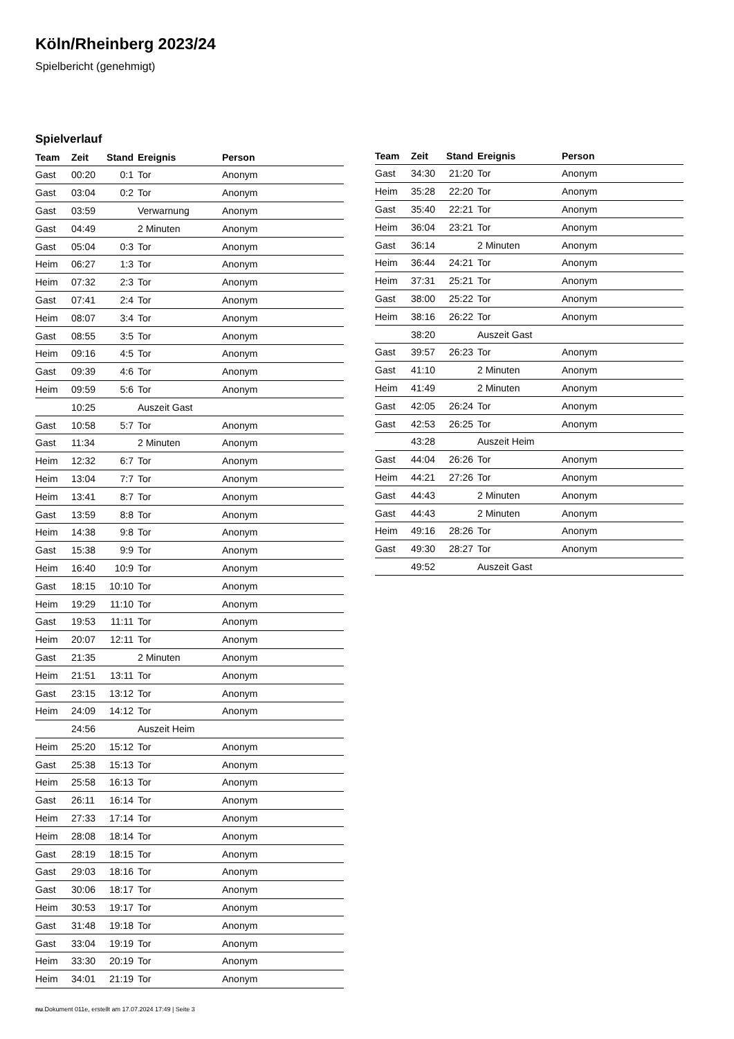Köln/Rheinberg 2023/24
Spielbericht (genehmigt)
Spielverlauf
| Team | Zeit | Stand | Ereignis | Person |
| --- | --- | --- | --- | --- |
| Gast | 00:20 | 0:1 | Tor | Anonym |
| Gast | 03:04 | 0:2 | Tor | Anonym |
| Gast | 03:59 | | Verwarnung | Anonym |
| Gast | 04:49 | | 2 Minuten | Anonym |
| Gast | 05:04 | 0:3 | Tor | Anonym |
| Heim | 06:27 | 1:3 | Tor | Anonym |
| Heim | 07:32 | 2:3 | Tor | Anonym |
| Gast | 07:41 | 2:4 | Tor | Anonym |
| Heim | 08:07 | 3:4 | Tor | Anonym |
| Gast | 08:55 | 3:5 | Tor | Anonym |
| Heim | 09:16 | 4:5 | Tor | Anonym |
| Gast | 09:39 | 4:6 | Tor | Anonym |
| Heim | 09:59 | 5:6 | Tor | Anonym |
| | 10:25 | | Auszeit Gast | |
| Gast | 10:58 | 5:7 | Tor | Anonym |
| Gast | 11:34 | | 2 Minuten | Anonym |
| Heim | 12:32 | 6:7 | Tor | Anonym |
| Heim | 13:04 | 7:7 | Tor | Anonym |
| Heim | 13:41 | 8:7 | Tor | Anonym |
| Gast | 13:59 | 8:8 | Tor | Anonym |
| Heim | 14:38 | 9:8 | Tor | Anonym |
| Gast | 15:38 | 9:9 | Tor | Anonym |
| Heim | 16:40 | 10:9 | Tor | Anonym |
| Gast | 18:15 | 10:10 | Tor | Anonym |
| Heim | 19:29 | 11:10 | Tor | Anonym |
| Gast | 19:53 | 11:11 | Tor | Anonym |
| Heim | 20:07 | 12:11 | Tor | Anonym |
| Gast | 21:35 | | 2 Minuten | Anonym |
| Heim | 21:51 | 13:11 | Tor | Anonym |
| Gast | 23:15 | 13:12 | Tor | Anonym |
| Heim | 24:09 | 14:12 | Tor | Anonym |
| | 24:56 | | Auszeit Heim | |
| Heim | 25:20 | 15:12 | Tor | Anonym |
| Gast | 25:38 | 15:13 | Tor | Anonym |
| Heim | 25:58 | 16:13 | Tor | Anonym |
| Gast | 26:11 | 16:14 | Tor | Anonym |
| Heim | 27:33 | 17:14 | Tor | Anonym |
| Heim | 28:08 | 18:14 | Tor | Anonym |
| Gast | 28:19 | 18:15 | Tor | Anonym |
| Gast | 29:03 | 18:16 | Tor | Anonym |
| Gast | 30:06 | 18:17 | Tor | Anonym |
| Heim | 30:53 | 19:17 | Tor | Anonym |
| Gast | 31:48 | 19:18 | Tor | Anonym |
| Gast | 33:04 | 19:19 | Tor | Anonym |
| Heim | 33:30 | 20:19 | Tor | Anonym |
| Heim | 34:01 | 21:19 | Tor | Anonym |
| Team | Zeit | Stand | Ereignis | Person |
| --- | --- | --- | --- | --- |
| Gast | 34:30 | 21:20 | Tor | Anonym |
| Heim | 35:28 | 22:20 | Tor | Anonym |
| Gast | 35:40 | 22:21 | Tor | Anonym |
| Heim | 36:04 | 23:21 | Tor | Anonym |
| Gast | 36:14 | | 2 Minuten | Anonym |
| Heim | 36:44 | 24:21 | Tor | Anonym |
| Heim | 37:31 | 25:21 | Tor | Anonym |
| Gast | 38:00 | 25:22 | Tor | Anonym |
| Heim | 38:16 | 26:22 | Tor | Anonym |
| | 38:20 | | Auszeit Gast | |
| Gast | 39:57 | 26:23 | Tor | Anonym |
| Gast | 41:10 | | 2 Minuten | Anonym |
| Heim | 41:49 | | 2 Minuten | Anonym |
| Gast | 42:05 | 26:24 | Tor | Anonym |
| Gast | 42:53 | 26:25 | Tor | Anonym |
| | 43:28 | | Auszeit Heim | |
| Gast | 44:04 | 26:26 | Tor | Anonym |
| Heim | 44:21 | 27:26 | Tor | Anonym |
| Gast | 44:43 | | 2 Minuten | Anonym |
| Gast | 44:43 | | 2 Minuten | Anonym |
| Heim | 49:16 | 28:26 | Tor | Anonym |
| Gast | 49:30 | 28:27 | Tor | Anonym |
| | 49:52 | | Auszeit Gast | |
nu.Dokument 011e, erstellt am 17.07.2024 17:49 | Seite 3